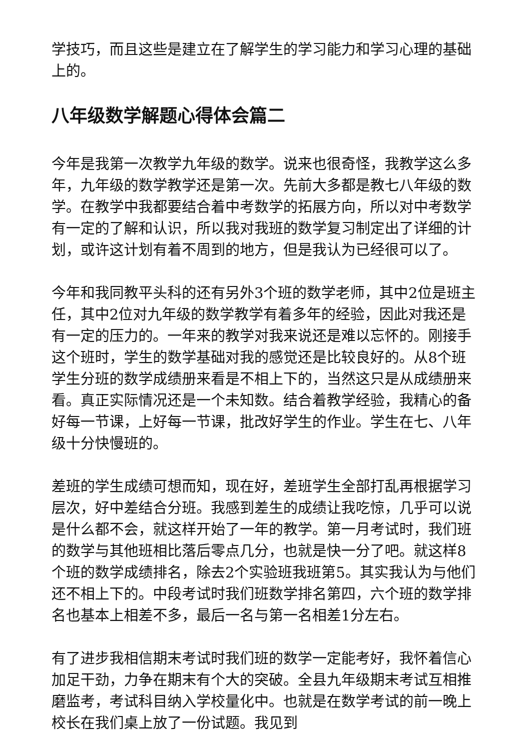学技巧，而且这些是建立在了解学生的学习能力和学习心理的基础上的。
八年级数学解题心得体会篇二
今年是我第一次教学九年级的数学。说来也很奇怪，我教学这么多年，九年级的数学教学还是第一次。先前大多都是教七八年级的数学。在教学中我都要结合着中考数学的拓展方向，所以对中考数学有一定的了解和认识，所以我对我班的数学复习制定出了详细的计划，或许这计划有着不周到的地方，但是我认为已经很可以了。
今年和我同教平头科的还有另外3个班的数学老师，其中2位是班主任，其中2位对九年级的数学教学有着多年的经验，因此对我还是有一定的压力的。一年来的教学对我来说还是难以忘怀的。刚接手这个班时，学生的数学基础对我的感觉还是比较良好的。从8个班学生分班的数学成绩册来看是不相上下的，当然这只是从成绩册来看。真正实际情况还是一个未知数。结合着教学经验，我精心的备好每一节课，上好每一节课，批改好学生的作业。学生在七、八年级十分快慢班的。
差班的学生成绩可想而知，现在好，差班学生全部打乱再根据学习层次，好中差结合分班。我感到差生的成绩让我吃惊，几乎可以说是什么都不会，就这样开始了一年的教学。第一月考试时，我们班的数学与其他班相比落后零点几分，也就是快一分了吧。就这样8个班的数学成绩排名，除去2个实验班我班第5。其实我认为与他们还不相上下的。中段考试时我们班数学排名第四，六个班的数学排名也基本上相差不多，最后一名与第一名相差1分左右。
有了进步我相信期末考试时我们班的数学一定能考好，我怀着信心加足干劲，力争在期末有个大的突破。全县九年级期末考试互相推磨监考，考试科目纳入学校量化中。也就是在数学考试的前一晚上校长在我们桌上放了一份试题。我见到